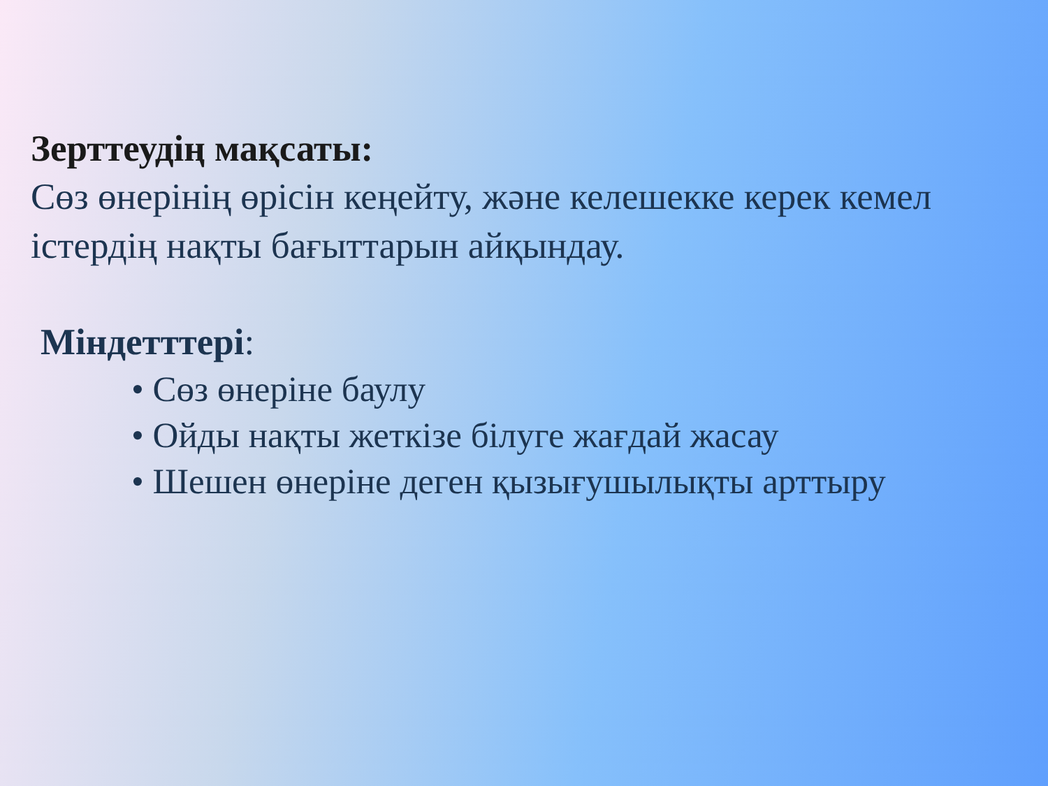Зерттеудің мақсаты:
Сөз өнерінің өрісін кеңейту, және келешекке керек кемел істердің нақты бағыттарын айқындау.
Міндетттері:
• Сөз өнеріне баулу
• Ойды нақты жеткізе білуге жағдай жасау
• Шешен өнеріне деген қызығушылықты арттыру